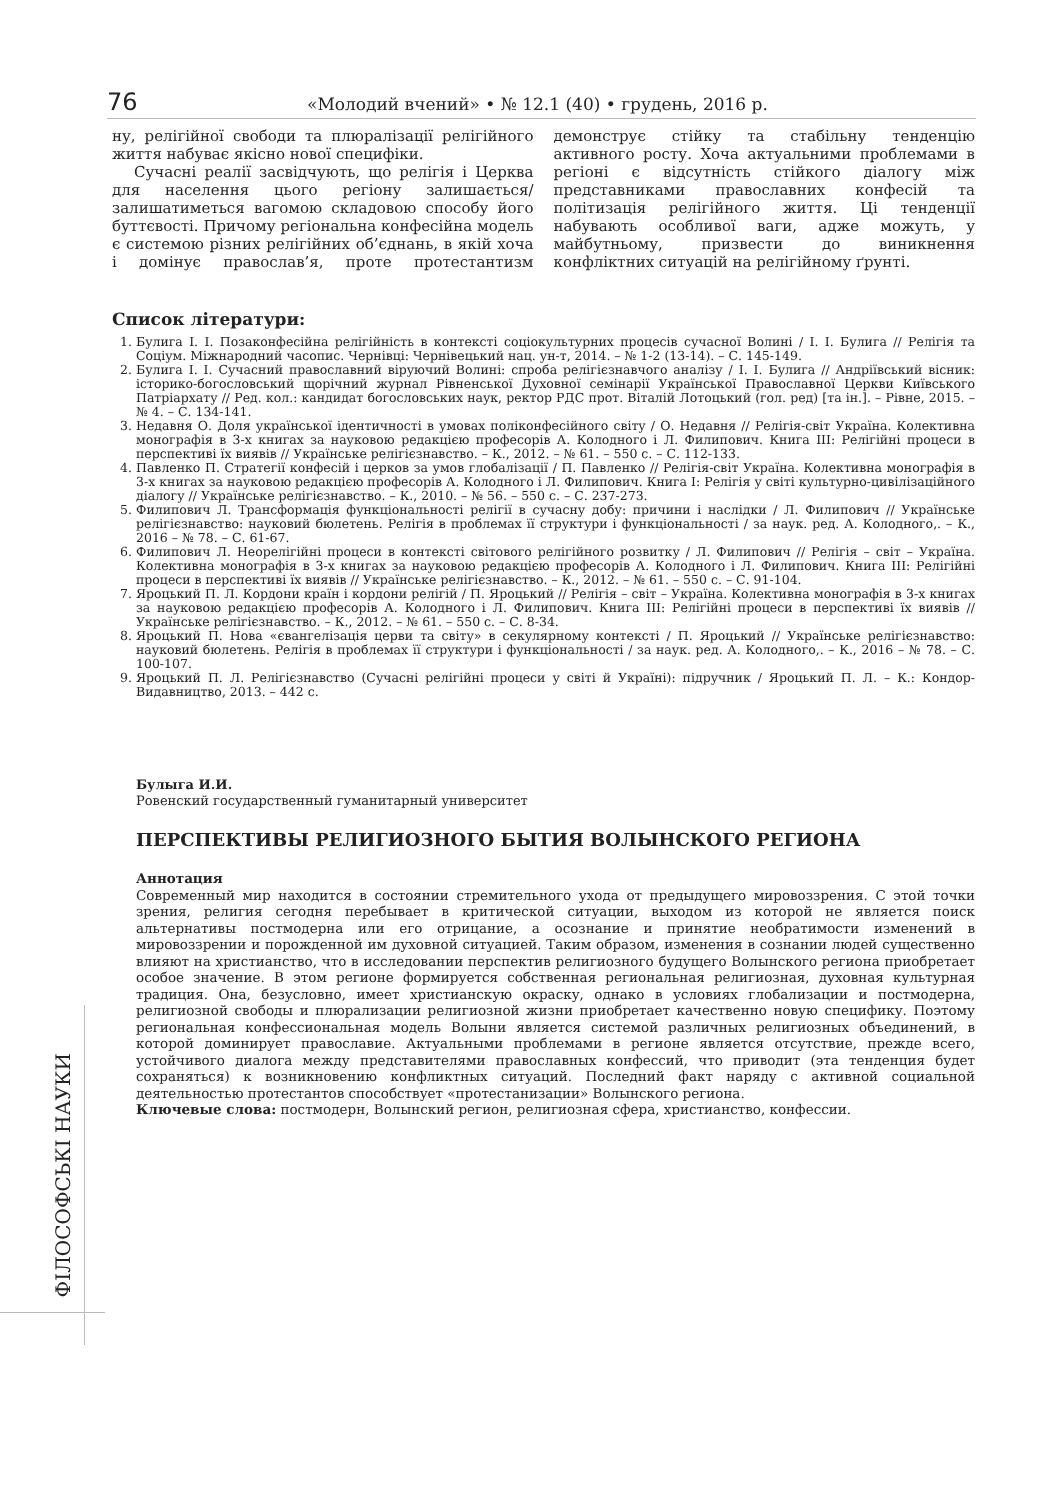76
«Молодий вчений» • № 12.1 (40) • грудень, 2016 р.
ну, релігійної свободи та плюралізації релігійного життя набуває якісно нової специфіки.
Сучасні реалії засвідчують, що релігія і Церква для населення цього регіону залишається/залишатиметься вагомою складовою способу його буттєвості. Причому регіональна конфесійна модель є системою різних релігійних об’єднань, в якій хоча і домінує православ’я, проте протестантизм демонструє стійку та стабільну тенденцію активного росту. Хоча актуальними проблемами в регіоні є відсутність стійкого діалогу між представниками православних конфесій та політизація релігійного життя. Ці тенденції набувають особливої ваги, адже можуть, у майбутньому, призвести до виникнення конфліктних ситуацій на релігійному ґрунті.
Список літератури:
1. Булига І. І. Позаконфесійна релігійність в контексті соціокультурних процесів сучасної Волині / І. І. Булига // Релігія та Соціум. Міжнародний часопис. Чернівці: Чернівецький нац. ун-т, 2014. – № 1-2 (13-14). – С. 145-149.
2. Булига І. І. Сучасний православний віруючий Волині: спроба релігієзнавчого аналізу / І. І. Булига // Андріївський вісник: історико-богословський щорічний журнал Рівненської Духовної семінарії Української Православної Церкви Київського Патріархату // Ред. кол.: кандидат богословських наук, ректор РДС прот. Віталій Лотоцький (гол. ред) [та ін.]. – Рівне, 2015. – № 4. – С. 134-141.
3. Недавня О. Доля української ідентичності в умовах поліконфесійного світу / О. Недавня // Релігія-світ Україна. Колективна монографія в 3-х книгах за науковою редакцією професорів А. Колодного і Л. Филипович. Книга ІІІ: Релігійні процеси в перспективі їх виявів // Українське релігієзнавство. – К., 2012. – № 61. – 550 с. – С. 112-133.
4. Павленко П. Стратегії конфесій і церков за умов глобалізації / П. Павленко // Релігія-світ Україна. Колективна монографія в 3-х книгах за науковою редакцією професорів А. Колодного і Л. Филипович. Книга І: Релігія у світі культурно-цивілізаційного діалогу // Українське релігієзнавство. – К., 2010. – № 56. – 550 с. – С. 237-273.
5. Филипович Л. Трансформація функціональності релігії в сучасну добу: причини і наслідки / Л. Филипович // Українське релігієзнавство: науковий бюлетень. Релігія в проблемах її структури і функціональності / за наук. ред. А. Колодного,. – К., 2016 – № 78. – С. 61-67.
6. Филипович Л. Неорелігійні процеси в контексті світового релігійного розвитку / Л. Филипович // Релігія – світ – Україна. Колективна монографія в 3-х книгах за науковою редакцією професорів А. Колодного і Л. Филипович. Книга ІІІ: Релігійні процеси в перспективі їх виявів // Українське релігієзнавство. – К., 2012. – № 61. – 550 с. – С. 91-104.
7. Яроцький П. Л. Кордони країн і кордони релігій / П. Яроцький // Релігія – світ – Україна. Колективна монографія в 3-х книгах за науковою редакцією професорів А. Колодного і Л. Филипович. Книга ІІІ: Релігійні процеси в перспективі їх виявів // Українське релігієзнавство. – К., 2012. – № 61. – 550 с. – С. 8-34.
8. Яроцький П. Нова «євангелізація церви та світу» в секулярному контексті / П. Яроцький // Українське релігієзнавство: науковий бюлетень. Релігія в проблемах її структури і функціональності / за наук. ред. А. Колодного,. – К., 2016 – № 78. – С. 100-107.
9. Яроцький П. Л. Релігієзнавство (Сучасні релігійні процеси у світі й Україні): підручник / Яроцький П. Л. – К.: Кондор-Видавництво, 2013. – 442 с.
Булыга И.И.
Ровенский государственный гуманитарный университет
ПЕРСПЕКТИВЫ РЕЛИГИОЗНОГО БЫТИЯ ВОЛЫНСКОГО РЕГИОНА
Аннотация
Современный мир находится в состоянии стремительного ухода от предыдущего мировоззрения. С этой точки зрения, религия сегодня перебывает в критической ситуации, выходом из которой не является поиск альтернативы постмодерна или его отрицание, а осознание и принятие необратимости изменений в мировоззрении и порожденной им духовной ситуацией. Таким образом, изменения в сознании людей существенно влияют на христианство, что в исследовании перспектив религиозного будущего Волынского региона приобретает особое значение. В этом регионе формируется собственная региональная религиозная, духовная культурная традиция. Она, безусловно, имеет христианскую окраску, однако в условиях глобализации и постмодерна, религиозной свободы и плюрализации религиозной жизни приобретает качественно новую специфику. Поэтому региональная конфессиональная модель Волыни является системой различных религиозных объединений, в которой доминирует православие. Актуальными проблемами в регионе является отсутствие, прежде всего, устойчивого диалога между представителями православных конфессий, что приводит (эта тенденция будет сохраняться) к возникновению конфликтных ситуаций. Последний факт наряду с активной социальной деятельностью протестантов способствует «протестанизации» Волынского региона.
Ключевые слова: постмодерн, Волынский регион, религиозная сфера, христианство, конфессии.
ФІЛОСОФСЬКІ НАУКИ